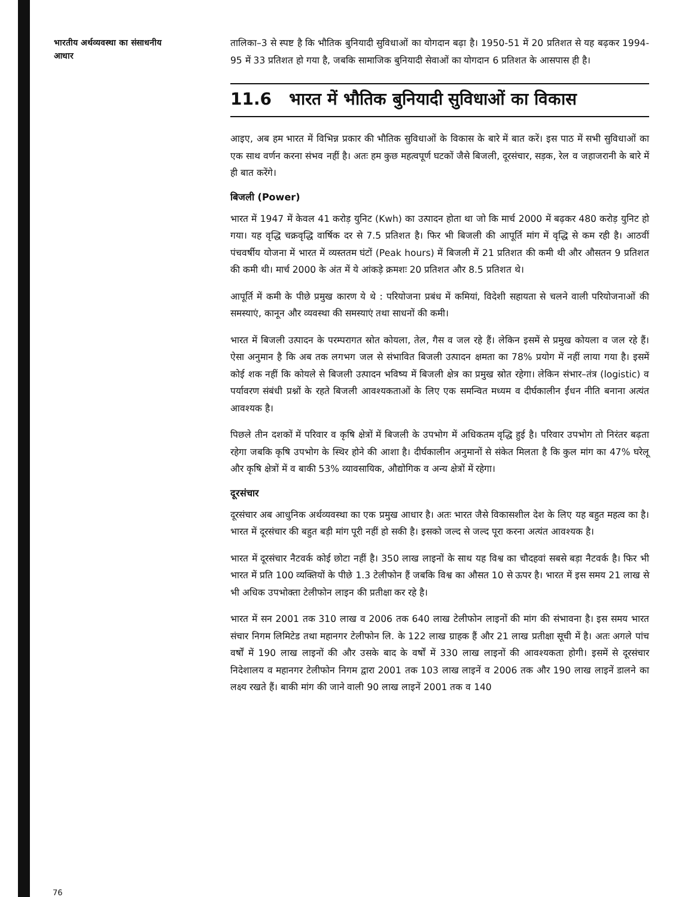भारतीय अर्थव्यवस्था का संसाधनीय आधार
तालिका–3 से स्पष्ट है कि भौतिक बुनियादी सुविधाओं का योगदान बढ़ा है। 1950-51 में 20 प्रतिशत से यह बढ़कर 1994-95 में 33 प्रतिशत हो गया है, जबकि सामाजिक बुनियादी सेवाओं का योगदान 6 प्रतिशत के आसपास ही है।
11.6 भारत में भौतिक बुनियादी सुविधाओं का विकास
आइए, अब हम भारत में विभिन्न प्रकार की भौतिक सुविधाओं के विकास के बारे में बात करें। इस पाठ में सभी सुविधाओं का एक साथ वर्णन करना संभव नहीं है। अतः हम कुछ महत्वपूर्ण घटकों जैसे बिजली, दूरसंचार, सड़क, रेल व जहाजरानी के बारे में ही बात करेंगे।
बिजली (Power)
भारत में 1947 में केवल 41 करोड़ युनिट (Kwh) का उत्पादन होता था जो कि मार्च 2000 में बढ़कर 480 करोड़ युनिट हो गया। यह वृद्धि चक्रवृद्धि वार्षिक दर से 7.5 प्रतिशत है। फिर भी बिजली की आपूर्ति मांग में वृद्धि से कम रही है। आठवीं पंचवर्षीय योजना में भारत में व्यस्ततम घंटों (Peak hours) में बिजली में 21 प्रतिशत की कमी थी और औसतन 9 प्रतिशत की कमी थी। मार्च 2000 के अंत में ये आंकड़े क्रमशः 20 प्रतिशत और 8.5 प्रतिशत थे।
आपूर्ति में कमी के पीछे प्रमुख कारण ये थे : परियोजना प्रबंध में कमियां, विदेशी सहायता से चलने वाली परियोजनाओं की समस्याएं, कानून और व्यवस्था की समस्याएं तथा साधनों की कमी।
भारत में बिजली उत्पादन के परम्परागत स्रोत कोयला, तेल, गैस व जल रहे हैं। लेकिन इसमें से प्रमुख कोयला व जल रहे हैं। ऐसा अनुमान है कि अब तक लगभग जल से संभावित बिजली उत्पादन क्षमता का 78% प्रयोग में नहीं लाया गया है। इसमें कोई शक नहीं कि कोयले से बिजली उत्पादन भविष्य में बिजली क्षेत्र का प्रमुख स्रोत रहेगा। लेकिन संभार–तंत्र (logistic) व पर्यावरण संबंधी प्रश्नों के रहते बिजली आवश्यकताओं के लिए एक समन्वित मध्यम व दीर्घकालीन ईंधन नीति बनाना अत्यंत आवश्यक है।
पिछले तीन दशकों में परिवार व कृषि क्षेत्रों में बिजली के उपभोग में अधिकतम वृद्धि हुई है। परिवार उपभोग तो निरंतर बढ़ता रहेगा जबकि कृषि उपभोग के स्थिर होने की आशा है। दीर्घकालीन अनुमानों से संकेत मिलता है कि कुल मांग का 47% घरेलू और कृषि क्षेत्रों में व बाकी 53% व्यावसायिक, औद्योगिक व अन्य क्षेत्रों में रहेगा।
दूरसंचार
दूरसंचार अब आधुनिक अर्थव्यवस्था का एक प्रमुख आधार है। अतः भारत जैसे विकासशील देश के लिए यह बहुत महत्व का है। भारत में दूरसंचार की बहुत बड़ी मांग पूरी नहीं हो सकी है। इसको जल्द से जल्द पूरा करना अत्यंत आवश्यक है।
भारत में दूरसंचार नैटवर्क कोई छोटा नहीं है। 350 लाख लाइनों के साथ यह विश्व का चौदहवां सबसे बड़ा नैटवर्क है। फिर भी भारत में प्रति 100 व्यक्तियों के पीछे 1.3 टेलीफोन हैं जबकि विश्व का औसत 10 से ऊपर है। भारत में इस समय 21 लाख से भी अधिक उपभोक्ता टेलीफोन लाइन की प्रतीक्षा कर रहे है।
भारत में सन 2001 तक 310 लाख व 2006 तक 640 लाख टेलीफोन लाइनों की मांग की संभावना है। इस समय भारत संचार निगम लिमिटेड तथा महानगर टेलीफोन लि. के 122 लाख ग्राहक हैं और 21 लाख प्रतीक्षा सूची में है। अतः अगले पांच वर्षों में 190 लाख लाइनों की और उसके बाद के वर्षों में 330 लाख लाइनों की आवश्यकता होगी। इसमें से दूरसंचार निदेशालय व महानगर टेलीफोन निगम द्वारा 2001 तक 103 लाख लाइनें व 2006 तक और 190 लाख लाइनें डालने का लक्ष्य रखते हैं। बाकी मांग की जाने वाली 90 लाख लाइनें 2001 तक व 140
76